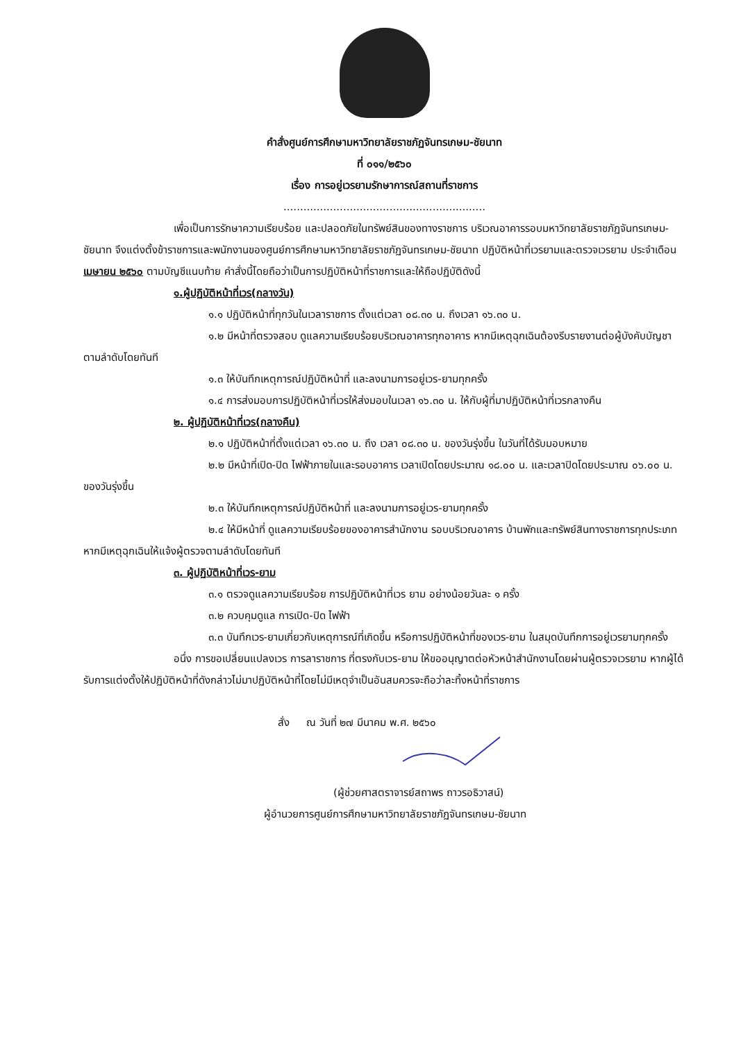คำสั่งศูนย์การศึกษามหาวิทยาลัยราชภัฏจันทรเกษม-ชัยนาท
ที่ ๐๑๑/๒๕๖๐
เรื่อง การอยู่เวรยามรักษาการณ์สถานที่ราชการ
.............................................................
เพื่อเป็นการรักษาความเรียบร้อย และปลอดภัยในทรัพย์สินของทางราชการ บริเวณอาคารรอบมหาวิทยาลัยราชภัฏจันทรเกษม-ชัยนาท จึงแต่งตั้งข้าราชการและพนักงานของศูนย์การศึกษามหาวิทยาลัยราชภัฏจันทรเกษม-ชัยนาท ปฏิบัติหน้าที่เวรยามและตรวจเวรยาม ประจำเดือน เมษายน ๒๕๖๐ ตามบัญชีแนบท้าย คำสั่งนี้โดยถือว่าเป็นการปฏิบัติหน้าที่ราชการและให้ถือปฏิบัติดังนี้
๑.ผู้ปฏิบัติหน้าที่เวร(กลางวัน)
๑.๑ ปฏิบัติหน้าที่ทุกวันในเวลาราชการ ตั้งแต่เวลา ๐๘.๓๐ น. ถึงเวลา ๑๖.๓๐ น.
๑.๒ มีหน้าที่ตรวจสอบ ดูแลความเรียบร้อยบริเวณอาคารทุกอาคาร หากมีเหตุฉุกเฉินต้องรีบรายงานต่อผู้บังคับบัญชาตามลำดับโดยทันที
๑.๓ ให้บันทึกเหตุการณ์ปฏิบัติหน้าที่ และลงนามการอยู่เวร-ยามทุกครั้ง
๑.๔ การส่งมอบการปฏิบัติหน้าที่เวรให้ส่งมอบในเวลา ๑๖.๓๐ น. ให้กับผู้ที่มาปฏิบัติหน้าที่เวรกลางคืน
๒. ผู้ปฏิบัติหน้าที่เวร(กลางคืน)
๒.๑ ปฏิบัติหน้าที่ตั้งแต่เวลา ๑๖.๓๐ น. ถึง เวลา ๐๘.๓๐ น. ของวันรุ่งขึ้น ในวันที่ได้รับมอบหมาย
๒.๒ มีหน้าที่เปิด-ปิด ไฟฟ้าภายในและรอบอาคาร เวลาเปิดโดยประมาณ ๑๘.๐๐ น. และเวลาปิดโดยประมาณ ๐๖.๐๐ น. ของวันรุ่งขึ้น
๒.๓ ให้บันทึกเหตุการณ์ปฏิบัติหน้าที่ และลงนามการอยู่เวร-ยามทุกครั้ง
๒.๔ ให้มีหน้าที่ ดูแลความเรียบร้อยของอาคารสำนักงาน รอบบริเวณอาคาร บ้านพักและทรัพย์สินทางราชการทุกประเภท หากมีเหตุฉุกเฉินให้แจ้งผู้ตรวจตามลำดับโดยทันที
๓. ผู้ปฏิบัติหน้าที่เวร-ยาม
๓.๑ ตรวจดูแลความเรียบร้อย การปฏิบัติหน้าที่เวร ยาม อย่างน้อยวันละ ๑ ครั้ง
๓.๒ ควบคุมดูแล การเปิด-ปิด ไฟฟ้า
๓.๓ บันทึกเวร-ยามเกี่ยวกับเหตุการณ์ที่เกิดขึ้น หรือการปฏิบัติหน้าที่ของเวร-ยาม ในสมุดบันทึกการอยู่เวรยามทุกครั้ง
อนึ่ง การขอเปลี่ยนแปลงเวร การลาราชการ ที่ตรงกับเวร-ยาม ให้ขออนุญาตต่อหัวหน้าสำนักงานโดยผ่านผู้ตรวจเวรยาม หากผู้ได้รับการแต่งตั้งให้ปฏิบัติหน้าที่ดังกล่าวไม่มาปฏิบัติหน้าที่โดยไม่มีเหตุจำเป็นอันสมควรจะถือว่าละทิ้งหน้าที่ราชการ
สั่ง ณ วันที่ ๒๗ มีนาคม พ.ศ. ๒๕๖๐
(ผู้ช่วยศาสตราจารย์สถาพร ถาวรอธิวาสน์)
ผู้อำนวยการศูนย์การศึกษามหาวิทยาลัยราชภัฏจันทรเกษม-ชัยนาท